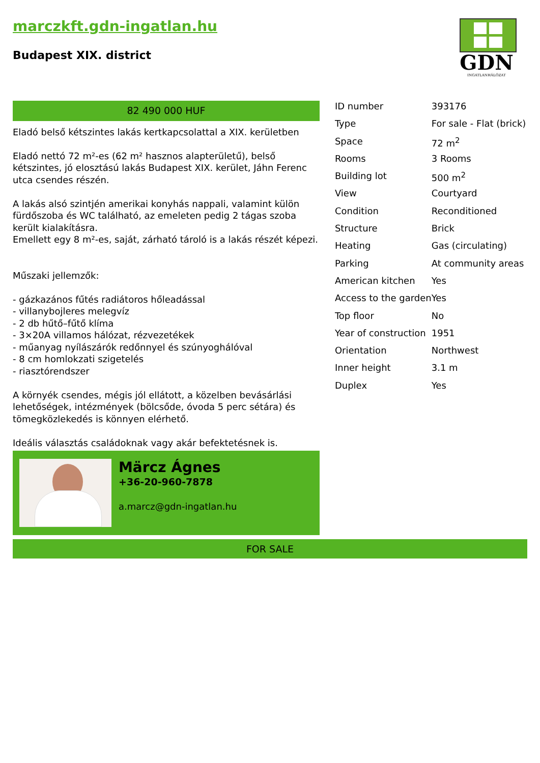marczkft.gdn-ingatlan.hu
Budapest XIX. district
GDN
INGATLANHÁLÓZAT
82 490 000 HUF
Eladó belső kétszintes lakás kertkapcsolattal a XIX. kerületben
Eladó nettó 72 m²-es (62 m² hasznos alapterületű), belső kétszintes, jó elosztású lakás Budapest XIX. kerület, Jáhn Ferenc utca csendes részén.
A lakás alsó szintjén amerikai konyhás nappali, valamint külön fürdőszoba és WC található, az emeleten pedig 2 tágas szoba került kialakításra.
Emellett egy 8 m²-es, saját, zárható tároló is a lakás részét képezi.
Műszaki jellemzők:
- gázkazános fűtés radiátoros hőleadással
- villanybojleres melegvíz
- 2 db hűtő–fűtő klíma
- 3×20A villamos hálózat, rézvezetékek
- műanyag nyílászárók redőnnyel és szúnyoghálóval
- 8 cm homlokzati szigetelés
- riasztórendszer
A környék csendes, mégis jól ellátott, a közelben bevásárlási lehetőségek, intézmények (bölcsőde, óvoda 5 perc sétára) és tömegközlekedés is könnyen elérhető.
Ideális választás családoknak vagy akár befektetésnek is.
Märcz Ágnes
+36-20-960-7878
a.marcz@gdn-ingatlan.hu
| ID number | 393176 |
| Type | For sale - Flat (brick) |
| Space | 72 m<sup>2</sup> |
| Rooms | 3 Rooms |
| Building lot | 500 m<sup>2</sup> |
| View | Courtyard |
| Condition | Reconditioned |
| Structure | Brick |
| Heating | Gas (circulating) |
| Parking | At community areas |
| American kitchen | Yes |
| Access to the garden | Yes |
| Top floor | No |
| Year of construction | 1951 |
| Orientation | Northwest |
| Inner height | 3.1 m |
| Duplex | Yes |
FOR SALE